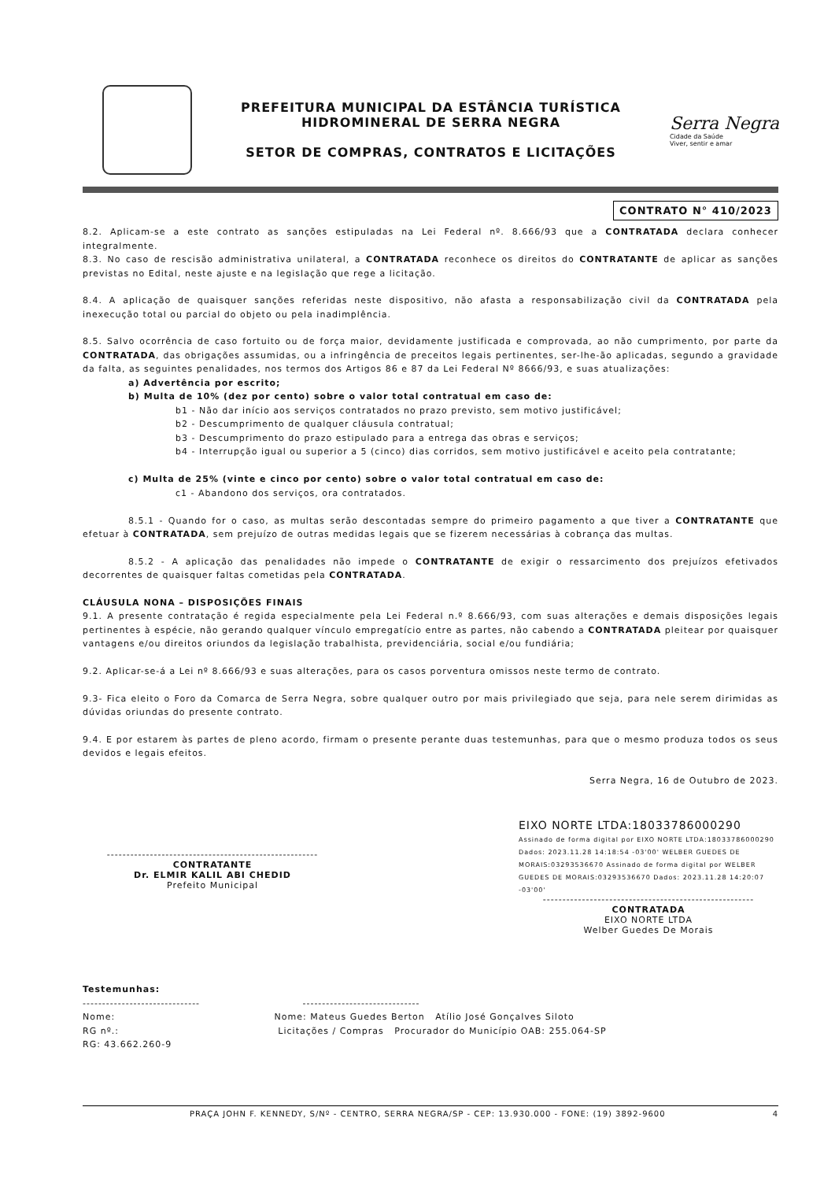PREFEITURA MUNICIPAL DA ESTÂNCIA TURÍSTICA
HIDROMINERAL DE SERRA NEGRA
SETOR DE COMPRAS, CONTRATOS E LICITAÇÕES
Serra Negra
Cidade da Saúde
Viver, sentir e amar
CONTRATO N° 410/2023
8.2. Aplicam-se a este contrato as sanções estipuladas na Lei Federal nº. 8.666/93 que a CONTRATADA declara conhecer integralmente.
8.3. No caso de rescisão administrativa unilateral, a CONTRATADA reconhece os direitos do CONTRATANTE de aplicar as sanções previstas no Edital, neste ajuste e na legislação que rege a licitação.
8.4. A aplicação de quaisquer sanções referidas neste dispositivo, não afasta a responsabilização civil da CONTRATADA pela inexecução total ou parcial do objeto ou pela inadimplência.
8.5. Salvo ocorrência de caso fortuito ou de força maior, devidamente justificada e comprovada, ao não cumprimento, por parte da CONTRATADA, das obrigações assumidas, ou a infringência de preceitos legais pertinentes, ser-lhe-ão aplicadas, segundo a gravidade da falta, as seguintes penalidades, nos termos dos Artigos 86 e 87 da Lei Federal Nº 8666/93, e suas atualizações:
a) Advertência por escrito;
b) Multa de 10% (dez por cento) sobre o valor total contratual em caso de:
b1 - Não dar início aos serviços contratados no prazo previsto, sem motivo justificável;
b2 - Descumprimento de qualquer cláusula contratual;
b3 - Descumprimento do prazo estipulado para a entrega das obras e serviços;
b4 - Interrupção igual ou superior a 5 (cinco) dias corridos, sem motivo justificável e aceito pela contratante;
c) Multa de 25% (vinte e cinco por cento) sobre o valor total contratual em caso de:
c1 - Abandono dos serviços, ora contratados.
8.5.1 - Quando for o caso, as multas serão descontadas sempre do primeiro pagamento a que tiver a CONTRATANTE que efetuar à CONTRATADA, sem prejuízo de outras medidas legais que se fizerem necessárias à cobrança das multas.
8.5.2 - A aplicação das penalidades não impede o CONTRATANTE de exigir o ressarcimento dos prejuízos efetivados decorrentes de quaisquer faltas cometidas pela CONTRATADA.
CLÁUSULA NONA – DISPOSIÇÕES FINAIS
9.1. A presente contratação é regida especialmente pela Lei Federal n.º 8.666/93, com suas alterações e demais disposições legais pertinentes à espécie, não gerando qualquer vínculo empregatício entre as partes, não cabendo a CONTRATADA pleitear por quaisquer vantagens e/ou direitos oriundos da legislação trabalhista, previdenciária, social e/ou fundiária;
9.2. Aplicar-se-á a Lei nº 8.666/93 e suas alterações, para os casos porventura omissos neste termo de contrato.
9.3- Fica eleito o Foro da Comarca de Serra Negra, sobre qualquer outro por mais privilegiado que seja, para nele serem dirimidas as dúvidas oriundas do presente contrato.
9.4. E por estarem às partes de pleno acordo, firmam o presente perante duas testemunhas, para que o mesmo produza todos os seus devidos e legais efeitos.
Serra Negra, 16 de Outubro de 2023.
------------------------------------------------------
CONTRATANTE
Dr. ELMIR KALIL ABI CHEDID
Prefeito Municipal
EIXO NORTE LTDA:18033786000290 Assinado de forma digital por EIXO NORTE LTDA:18033786000290 Dados: 2023.11.28 14:18:54 -03'00' WELBER GUEDES DE MORAIS:03293536670 Assinado de forma digital por WELBER GUEDES DE MORAIS:03293536670 Dados: 2023.11.28 14:20:07 -03'00'
------------------------------------------------------
CONTRATADA
EIXO NORTE LTDA
Welber Guedes De Morais
Testemunhas:
------------------------------ ------------------------------
Nome: Nome: Mateus Guedes Berton Atílio José Gonçalves Siloto
RG nº.: Licitações / Compras Procurador do Município OAB: 255.064-SP
RG: 43.662.260-9
PRAÇA JOHN F. KENNEDY, S/Nº - CENTRO, SERRA NEGRA/SP - CEP: 13.930.000 - FONE: (19) 3892-9600 4